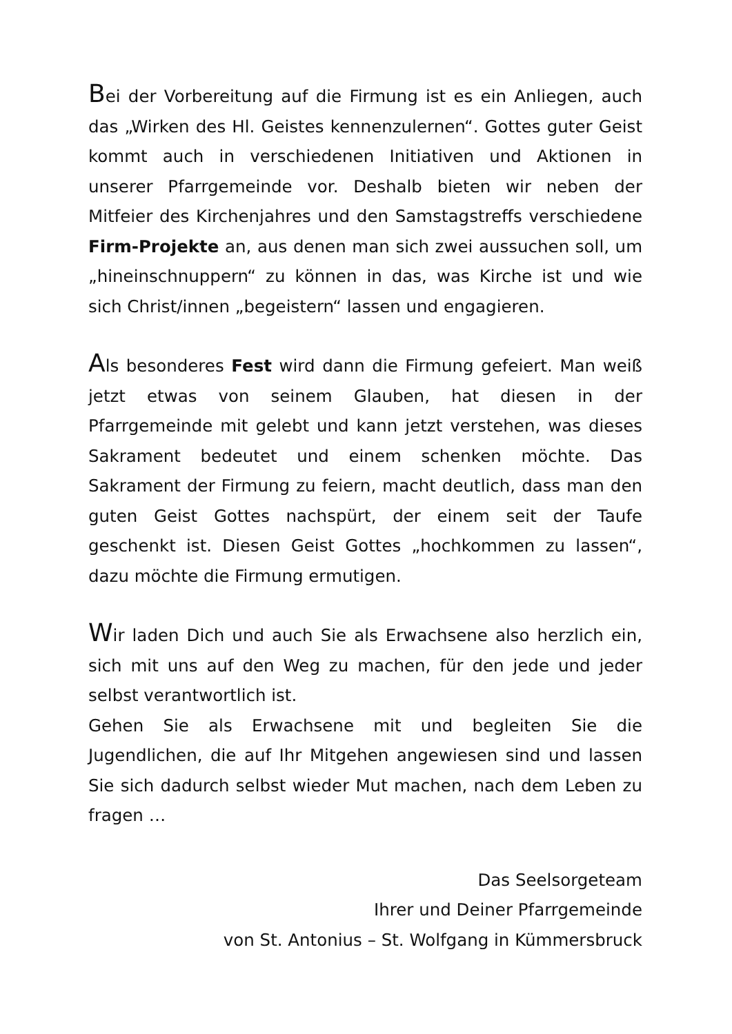Bei der Vorbereitung auf die Firmung ist es ein Anliegen, auch das „Wirken des Hl. Geistes kennenzulernen“. Gottes guter Geist kommt auch in verschiedenen Initiativen und Aktionen in unserer Pfarrgemeinde vor. Deshalb bieten wir neben der Mitfeier des Kirchenjahres und den Sams­tagstreffs verschiedene Firm-Projekte an, aus denen man sich zwei aussuchen soll, um „hineinschnuppern“ zu kön­nen in das, was Kirche ist und wie sich Christ/innen „begeistern“ lassen und engagieren.
Als besonderes Fest wird dann die Firmung gefeiert. Man weiß jetzt etwas von seinem Glauben, hat diesen in der Pfarrgemeinde mit gelebt und kann jetzt verstehen, was dieses Sakrament bedeutet und einem schenken möchte. Das Sakrament der Firmung zu feiern, macht deutlich, dass man den guten Geist Gottes nachspürt, der einem seit der Taufe geschenkt ist. Diesen Geist Gottes „hoch­kommen zu lassen“, dazu möchte die Firmung ermutigen.
Wir laden Dich und auch Sie als Erwachsene also herzlich ein, sich mit uns auf den Weg zu machen, für den jede und jeder selbst verantwortlich ist.
Gehen Sie als Erwachsene mit und begleiten Sie die Jugendlichen, die auf Ihr Mitgehen angewiesen sind und lassen Sie sich dadurch selbst wieder Mut machen, nach dem Leben zu fragen …
Das Seelsorgeteam
Ihrer und Deiner Pfarrgemeinde
von St. Antonius – St. Wolfgang in Kümmersbruck